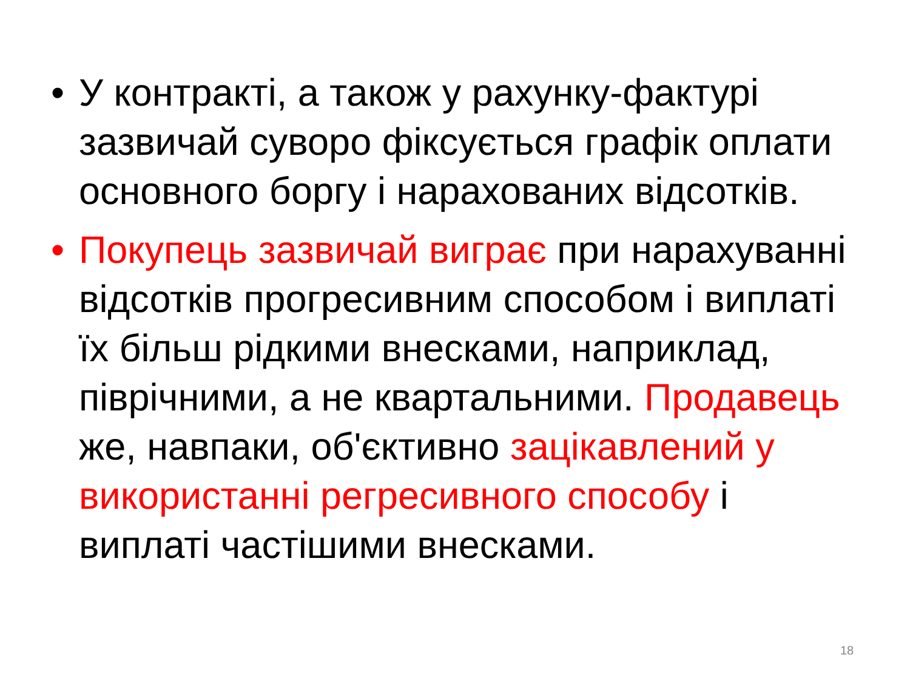• У контракті, а також у рахунку-фактурі зазвичай суворо фіксується графік оплати основного боргу і нарахованих відсотків.
• Покупець зазвичай виграє при нарахуванні відсотків прогресивним способом і виплаті їх більш рідкими внесками, наприклад, піврічними, а не квартальними. Продавець же, навпаки, об'єктивно зацікавлений у використанні регресивного способу і виплаті частішими внесками.
18